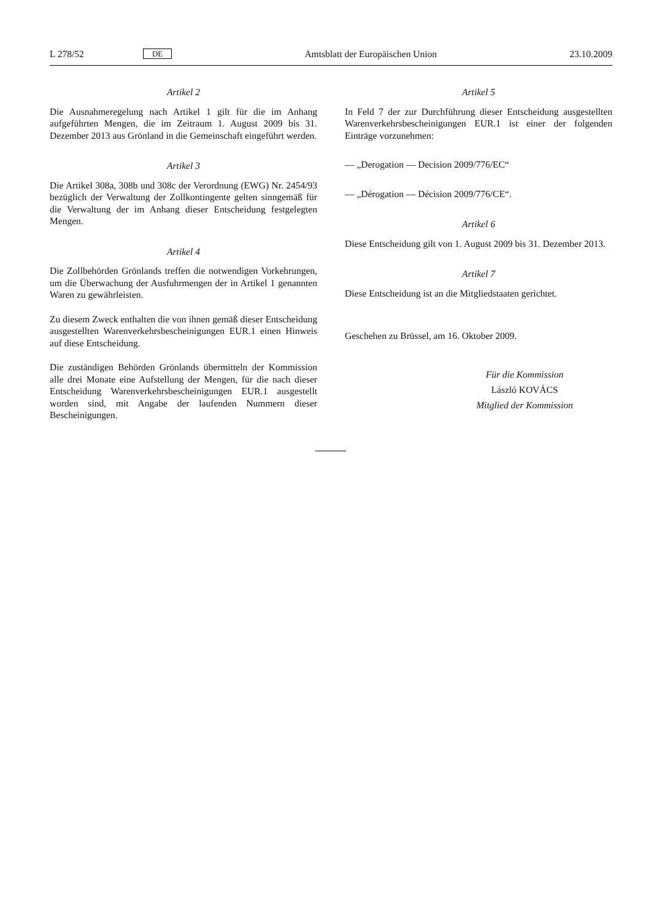L 278/52 DE Amtsblatt der Europäischen Union 23.10.2009
Artikel 2
Die Ausnahmeregelung nach Artikel 1 gilt für die im Anhang aufgeführten Mengen, die im Zeitraum 1. August 2009 bis 31. Dezember 2013 aus Grönland in die Gemeinschaft eingeführt werden.
Artikel 3
Die Artikel 308a, 308b und 308c der Verordnung (EWG) Nr. 2454/93 bezüglich der Verwaltung der Zollkontingente gelten sinngemäß für die Verwaltung der im Anhang dieser Entscheidung festgelegten Mengen.
Artikel 4
Die Zollbehörden Grönlands treffen die notwendigen Vorkehrungen, um die Überwachung der Ausfuhrmengen der in Artikel 1 genannten Waren zu gewährleisten.
Zu diesem Zweck enthalten die von ihnen gemäß dieser Entscheidung ausgestellten Warenverkehrsbescheinigungen EUR.1 einen Hinweis auf diese Entscheidung.
Die zuständigen Behörden Grönlands übermitteln der Kommission alle drei Monate eine Aufstellung der Mengen, für die nach dieser Entscheidung Warenverkehrsbescheinigungen EUR.1 ausgestellt worden sind, mit Angabe der laufenden Nummern dieser Bescheinigungen.
Artikel 5
In Feld 7 der zur Durchführung dieser Entscheidung ausgestellten Warenverkehrsbescheinigungen EUR.1 ist einer der folgenden Einträge vorzunehmen:
— „Derogation — Decision 2009/776/EC“
— „Dérogation — Décision 2009/776/CE“.
Artikel 6
Diese Entscheidung gilt von 1. August 2009 bis 31. Dezember 2013.
Artikel 7
Diese Entscheidung ist an die Mitgliedstaaten gerichtet.
Geschehen zu Brüssel, am 16. Oktober 2009.
Für die Kommission
László KOVÁCS
Mitglied der Kommission